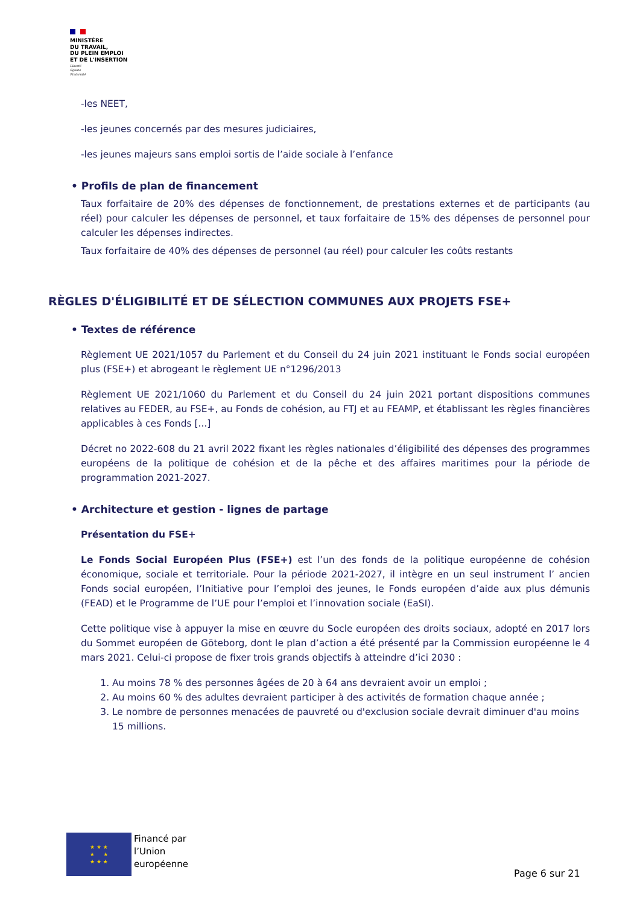MINISTÈRE
DU TRAVAIL,
DU PLEIN EMPLOI
ET DE L'INSERTION
Liberté
Égalité
Fraternité
-les NEET,
-les jeunes concernés par des mesures judiciaires,
-les jeunes majeurs sans emploi sortis de l’aide sociale à l’enfance
• Profils de plan de financement
Taux forfaitaire de 20% des dépenses de fonctionnement, de prestations externes et de participants (au réel) pour calculer les dépenses de personnel, et taux forfaitaire de 15% des dépenses de personnel pour calculer les dépenses indirectes.
Taux forfaitaire de 40% des dépenses de personnel (au réel) pour calculer les coûts restants
RÈGLES D'ÉLIGIBILITÉ ET DE SÉLECTION COMMUNES AUX PROJETS FSE+
• Textes de référence
Règlement UE 2021/1057 du Parlement et du Conseil du 24 juin 2021 instituant le Fonds social européen plus (FSE+) et abrogeant le règlement UE n°1296/2013
Règlement UE 2021/1060 du Parlement et du Conseil du 24 juin 2021 portant dispositions communes relatives au FEDER, au FSE+, au Fonds de cohésion, au FTJ et au FEAMP, et établissant les règles financières applicables à ces Fonds [...]
Décret no 2022-608 du 21 avril 2022 fixant les règles nationales d’éligibilité des dépenses des programmes européens de la politique de cohésion et de la pêche et des affaires maritimes pour la période de programmation 2021-2027.
• Architecture et gestion - lignes de partage
Présentation du FSE+
Le Fonds Social Européen Plus (FSE+) est l’un des fonds de la politique européenne de cohésion économique, sociale et territoriale. Pour la période 2021-2027, il intègre en un seul instrument l’ ancien Fonds social européen, l’Initiative pour l’emploi des jeunes, le Fonds européen d’aide aux plus démunis (FEAD) et le Programme de l’UE pour l’emploi et l’innovation sociale (EaSI).
Cette politique vise à appuyer la mise en œuvre du Socle européen des droits sociaux, adopté en 2017 lors du Sommet européen de Göteborg, dont le plan d’action a été présenté par la Commission européenne le 4 mars 2021. Celui-ci propose de fixer trois grands objectifs à atteindre d’ici 2030 :
1. Au moins 78 % des personnes âgées de 20 à 64 ans devraient avoir un emploi ;
2. Au moins 60 % des adultes devraient participer à des activités de formation chaque année ;
3. Le nombre de personnes menacées de pauvreté ou d'exclusion sociale devrait diminuer d'au moins 15 millions.
★ ★ ★
★ ★
★ ★ ★
Financé par
l’Union
européenne
Page 6 sur 21